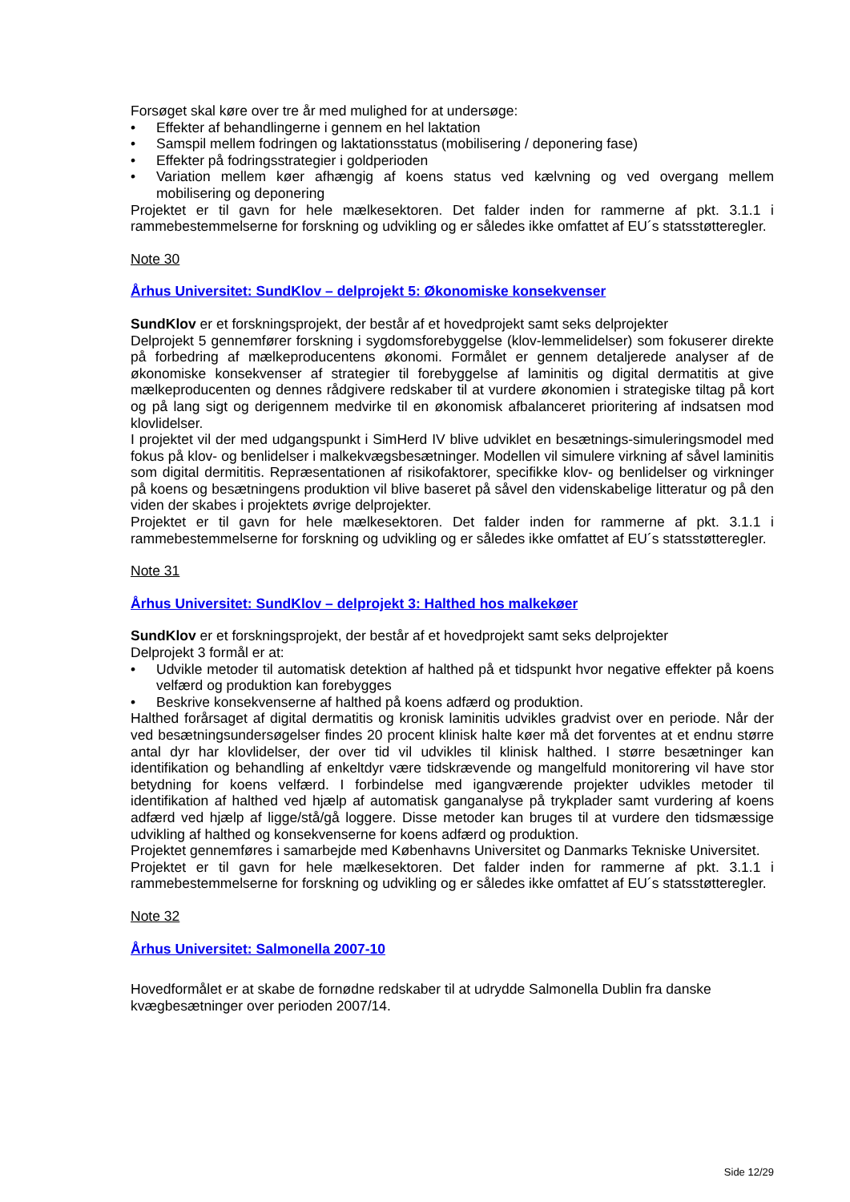Forsøget skal køre over tre år med mulighed for at undersøge:
• Effekter af behandlingerne i gennem en hel laktation
• Samspil mellem fodringen og laktationsstatus (mobilisering / deponering fase)
• Effekter på fodringsstrategier i goldperioden
• Variation mellem køer afhængig af koens status ved kælvning og ved overgang mellem mobilisering og deponering
Projektet er til gavn for hele mælkesektoren. Det falder inden for rammerne af pkt. 3.1.1 i rammebestemmelserne for forskning og udvikling og er således ikke omfattet af EU´s statsstøtteregler.
Note 30
Århus Universitet: SundKlov – delprojekt 5: Økonomiske konsekvenser
SundKlov er et forskningsprojekt, der består af et hovedprojekt samt seks delprojekter
Delprojekt 5 gennemfører forskning i sygdomsforebyggelse (klov-lemmelidelser) som fokuserer direkte på forbedring af mælkeproducentens økonomi. Formålet er gennem detaljerede analyser af de økonomiske konsekvenser af strategier til forebyggelse af laminitis og digital dermatitis at give mælkeproducenten og dennes rådgivere redskaber til at vurdere økonomien i strategiske tiltag på kort og på lang sigt og derigennem medvirke til en økonomisk afbalanceret prioritering af indsatsen mod klovlidelser.
I projektet vil der med udgangspunkt i SimHerd IV blive udviklet en besætnings-simuleringsmodel med fokus på klov- og benlidelser i malkekvægsbesætninger. Modellen vil simulere virkning af såvel laminitis som digital dermititis. Repræsentationen af risikofaktorer, specifikke klov- og benlidelser og virkninger på koens og besætningens produktion vil blive baseret på såvel den videnskabelige litteratur og på den viden der skabes i projektets øvrige delprojekter.
Projektet er til gavn for hele mælkesektoren. Det falder inden for rammerne af pkt. 3.1.1 i rammebestemmelserne for forskning og udvikling og er således ikke omfattet af EU´s statsstøtteregler.
Note 31
Århus Universitet: SundKlov – delprojekt 3: Halthed hos malkekøer
SundKlov er et forskningsprojekt, der består af et hovedprojekt samt seks delprojekter
Delprojekt 3 formål er at:
• Udvikle metoder til automatisk detektion af halthed på et tidspunkt hvor negative effekter på koens velfærd og produktion kan forebygges
• Beskrive konsekvenserne af halthed på koens adfærd og produktion.
Halthed forårsaget af digital dermatitis og kronisk laminitis udvikles gradvist over en periode. Når der ved besætningsundersøgelser findes 20 procent klinisk halte køer må det forventes at et endnu større antal dyr har klovlidelser, der over tid vil udvikles til klinisk halthed. I større besætninger kan identifikation og behandling af enkeltdyr være tidskrævende og mangelfuld monitorering vil have stor betydning for koens velfærd. I forbindelse med igangværende projekter udvikles metoder til identifikation af halthed ved hjælp af automatisk ganganalyse på trykplader samt vurdering af koens adfærd ved hjælp af ligge/stå/gå loggere. Disse metoder kan bruges til at vurdere den tidsmæssige udvikling af halthed og konsekvenserne for koens adfærd og produktion.
Projektet gennemføres i samarbejde med Københavns Universitet og Danmarks Tekniske Universitet.
Projektet er til gavn for hele mælkesektoren. Det falder inden for rammerne af pkt. 3.1.1 i rammebestemmelserne for forskning og udvikling og er således ikke omfattet af EU´s statsstøtteregler.
Note 32
Århus Universitet: Salmonella 2007-10
Hovedformålet er at skabe de fornødne redskaber til at udrydde Salmonella Dublin fra danske kvægbesætninger over perioden 2007/14.
Side 12/29